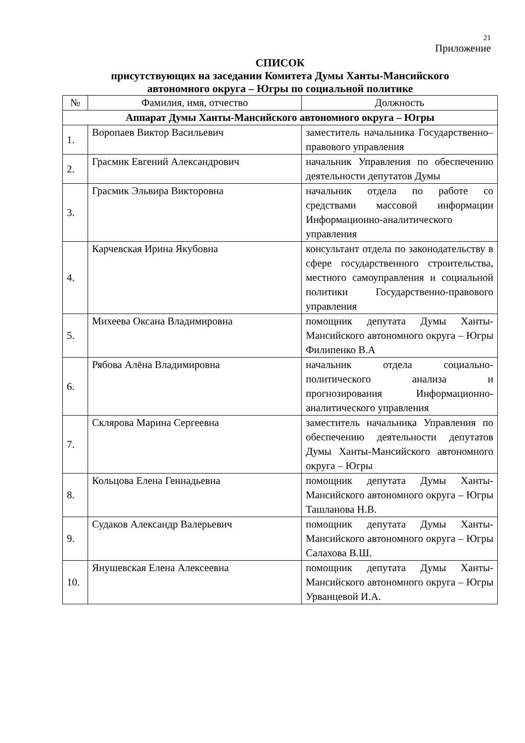21
Приложение
СПИСОК
присутствующих на заседании Комитета Думы Ханты-Мансийского
автономного округа – Югры по социальной политике
| № | Фамилия, имя, отчество | Должность |
| --- | --- | --- |
| Аппарат Думы Ханты-Мансийского автономного округа – Югры | | |
| 1. | Воропаев Виктор Васильевич | заместитель начальника Государственно–правового управления |
| 2. | Грасмик Евгений Александрович | начальник Управления по обеспечению деятельности депутатов Думы |
| 3. | Грасмик Эльвира Викторовна | начальник отдела по работе со средствами массовой информации Информационно-аналитического управления |
| 4. | Карчевская Ирина Якубовна | консультант отдела по законодательству в сфере государственного строительства, местного самоуправления и социальной политики Государственно-правового управления |
| 5. | Михеева Оксана Владимировна | помощник депутата Думы Ханты-Мансийского автономного округа – Югры Филипенко В.А |
| 6. | Рябова Алёна Владимировна | начальник отдела социально-политического анализа и прогнозирования Информационно-аналитического управления |
| 7. | Склярова Марина Сергеевна | заместитель начальника Управления по обеспечению деятельности депутатов Думы Ханты-Мансийского автономного округа – Югры |
| 8. | Кольцова Елена Геннадьевна | помощник депутата Думы Ханты-Мансийского автономного округа – Югры Ташланова Н.В. |
| 9. | Судаков Александр Валерьевич | помощник депутата Думы Ханты-Мансийского автономного округа – Югры Салахова В.Ш. |
| 10. | Янушевская Елена Алексеевна | помощник депутата Думы Ханты-Мансийского автономного округа – Югры Урванцевой И.А. |